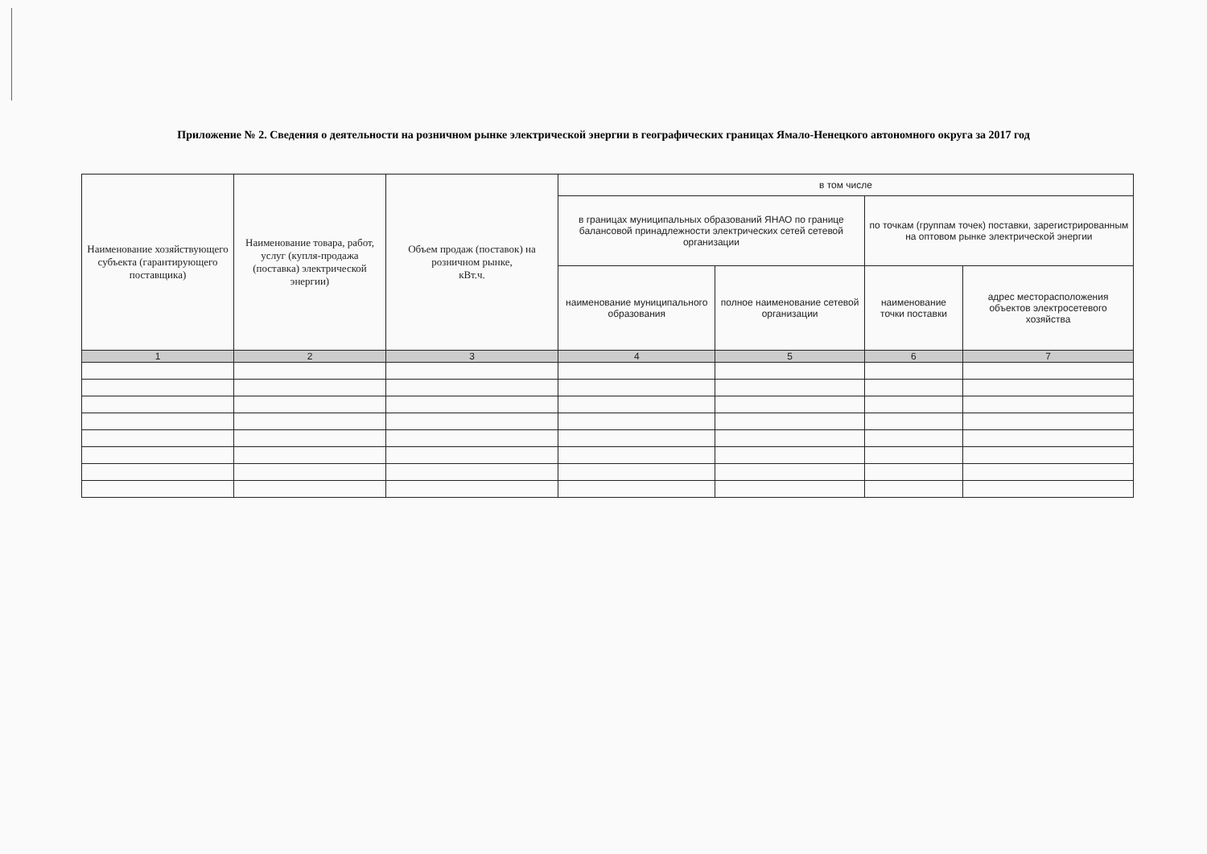Приложение № 2. Сведения о деятельности на розничном рынке электрической энергии в географических границах Ямало-Ненецкого автономного округа за 2017 год
| Наименование хозяйствующего субъекта (гарантирующего поставщика) | Наименование товара, работ, услуг (купля-продажа (поставка) электрической энергии) | Объем продаж (поставок) на розничном рынке, кВт.ч. | в том числе | | | |
| --- | --- | --- | --- | --- | --- | --- |
| | | | в границах муниципальных образований ЯНАО по границе балансовой принадлежности электрических сетей сетевой организации | | по точкам (группам точек) поставки, зарегистрированным на оптовом рынке электрической энергии | |
| | | | наименование муниципального образования | полное наименование сетевой организации | наименование точки поставки | адрес месторасположения объектов электросетевого хозяйства |
| 1 | 2 | 3 | 4 | 5 | 6 | 7 |